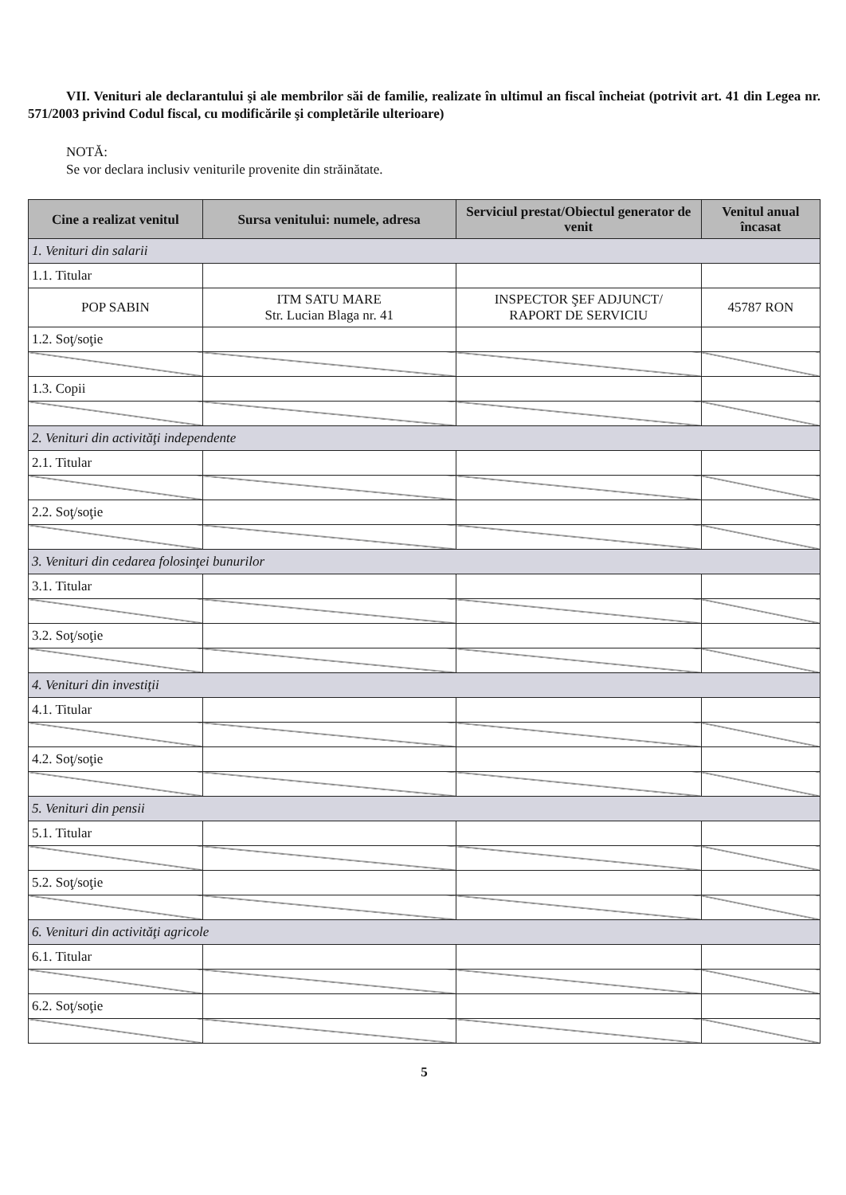VII. Venituri ale declarantului şi ale membrilor săi de familie, realizate în ultimul an fiscal încheiat (potrivit art. 41 din Legea nr. 571/2003 privind Codul fiscal, cu modificările şi completările ulterioare)
NOTĂ:
Se vor declara inclusiv veniturile provenite din străinătate.
| Cine a realizat venitul | Sursa venitului: numele, adresa | Serviciul prestat/Obiectul generator de venit | Venitul anual încasat |
| --- | --- | --- | --- |
| 1. Venituri din salarii | | | |
| 1.1. Titular | | | |
| POP SABIN | ITM SATU MARE Str. Lucian Blaga nr. 41 | INSPECTOR ŞEF ADJUNCT/ RAPORT DE SERVICIU | 45787 RON |
| 1.2. Soţ/soţie | | | |
| 1.3. Copii | | | |
| 2. Venituri din activităţi independente | | | |
| 2.1. Titular | | | |
| 2.2. Soţ/soţie | | | |
| 3. Venituri din cedarea folosinţei bunurilor | | | |
| 3.1. Titular | | | |
| 3.2. Soţ/soţie | | | |
| 4. Venituri din investiţii | | | |
| 4.1. Titular | | | |
| 4.2. Soţ/soţie | | | |
| 5. Venituri din pensii | | | |
| 5.1. Titular | | | |
| 5.2. Soţ/soţie | | | |
| 6. Venituri din activităţi agricole | | | |
| 6.1. Titular | | | |
| 6.2. Soţ/soţie | | | |
5